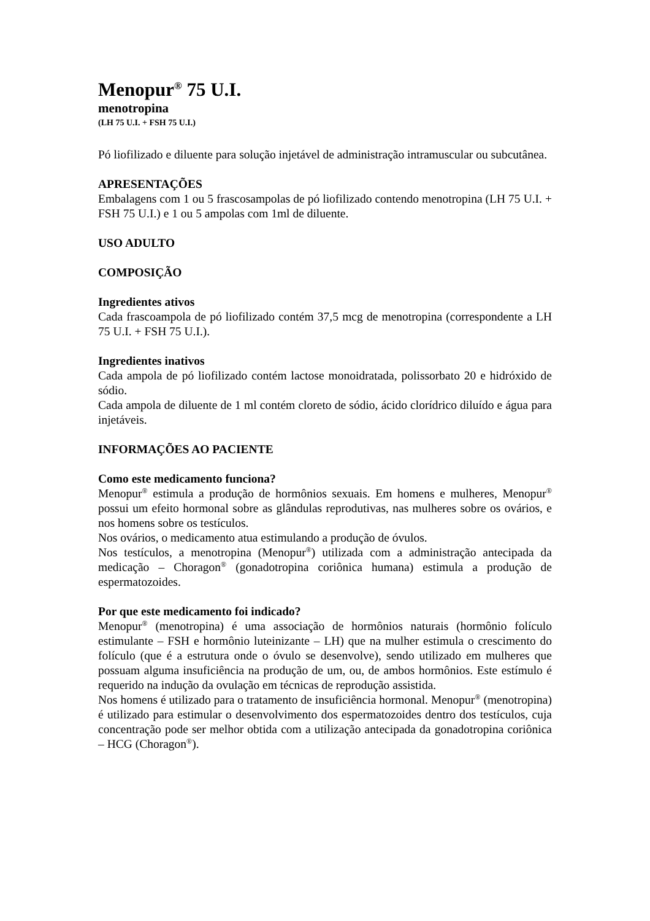Menopur<sup>®</sup> 75 U.I.
menotropina
(LH 75 U.I. + FSH 75 U.I.)
Pó liofilizado e diluente para solução injetável de administração intramuscular ou subcutânea.
APRESENTAÇÕES
Embalagens com 1 ou 5 frascosampolas de pó liofilizado contendo menotropina (LH 75 U.I. + FSH 75 U.I.) e 1 ou 5 ampolas com 1ml de diluente.
USO ADULTO
COMPOSIÇÃO
Ingredientes ativos
Cada frascoampola de pó liofilizado contém 37,5 mcg de menotropina (correspondente a LH 75 U.I. + FSH 75 U.I.).
Ingredientes inativos
Cada ampola de pó liofilizado contém lactose monoidratada, polissorbato 20 e hidróxido de sódio.
Cada ampola de diluente de 1 ml contém cloreto de sódio, ácido clorídrico diluído e água para injetáveis.
INFORMAÇÕES AO PACIENTE
Como este medicamento funciona?
Menopur<sup>®</sup> estimula a produção de hormônios sexuais. Em homens e mulheres, Menopur<sup>®</sup> possui um efeito hormonal sobre as glândulas reprodutivas, nas mulheres sobre os ovários, e nos homens sobre os testículos.
Nos ovários, o medicamento atua estimulando a produção de óvulos.
Nos testículos, a menotropina (Menopur<sup>®</sup>) utilizada com a administração antecipada da medicação – Choragon<sup>®</sup> (gonadotropina coriônica humana) estimula a produção de espermatozoides.
Por que este medicamento foi indicado?
Menopur<sup>®</sup> (menotropina) é uma associação de hormônios naturais (hormônio folículo estimulante – FSH e hormônio luteinizante – LH) que na mulher estimula o crescimento do folículo (que é a estrutura onde o óvulo se desenvolve), sendo utilizado em mulheres que possuam alguma insuficiência na produção de um, ou, de ambos hormônios. Este estímulo é requerido na indução da ovulação em técnicas de reprodução assistida.
Nos homens é utilizado para o tratamento de insuficiência hormonal. Menopur<sup>®</sup> (menotropina) é utilizado para estimular o desenvolvimento dos espermatozoides dentro dos testículos, cuja concentração pode ser melhor obtida com a utilização antecipada da gonadotropina coriônica – HCG (Choragon<sup>®</sup>).